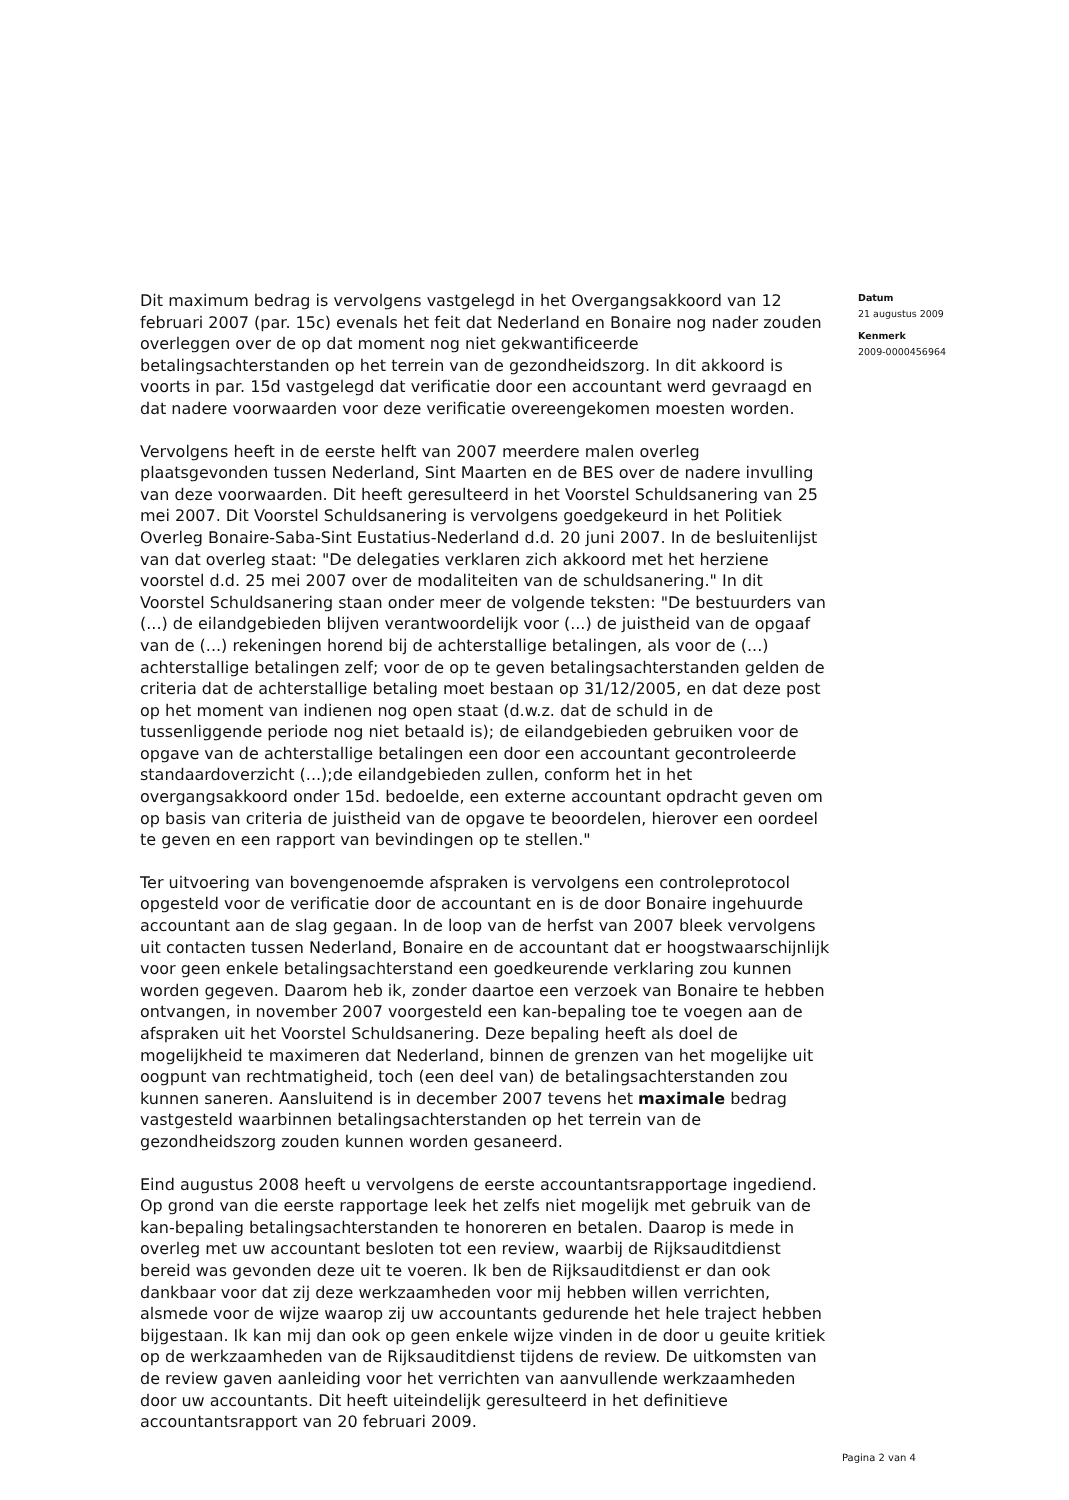Dit maximum bedrag is vervolgens vastgelegd in het Overgangsakkoord van 12 februari 2007 (par. 15c) evenals het feit dat Nederland en Bonaire nog nader zouden overleggen over de op dat moment nog niet gekwantificeerde betalingsachterstanden op het terrein van de gezondheidszorg. In dit akkoord is voorts in par. 15d vastgelegd dat verificatie door een accountant werd gevraagd en dat nadere voorwaarden voor deze verificatie overeengekomen moesten worden.
Vervolgens heeft in de eerste helft van 2007 meerdere malen overleg plaatsgevonden tussen Nederland, Sint Maarten en de BES over de nadere invulling van deze voorwaarden. Dit heeft geresulteerd in het Voorstel Schuldsanering van 25 mei 2007. Dit Voorstel Schuldsanering is vervolgens goedgekeurd in het Politiek Overleg Bonaire-Saba-Sint Eustatius-Nederland d.d. 20 juni 2007. In de besluitenlijst van dat overleg staat: "De delegaties verklaren zich akkoord met het herziene voorstel d.d. 25 mei 2007 over de modaliteiten van de schuldsanering." In dit Voorstel Schuldsanering staan onder meer de volgende teksten: "De bestuurders van (...) de eilandgebieden blijven verantwoordelijk voor (...) de juistheid van de opgaaf van de (...) rekeningen horend bij de achterstallige betalingen, als voor de (...) achterstallige betalingen zelf; voor de op te geven betalingsachterstanden gelden de criteria dat de achterstallige betaling moet bestaan op 31/12/2005, en dat deze post op het moment van indienen nog open staat (d.w.z. dat de schuld in de tussenliggende periode nog niet betaald is); de eilandgebieden gebruiken voor de opgave van de achterstallige betalingen een door een accountant gecontroleerde standaardoverzicht (...);de eilandgebieden zullen, conform het in het overgangsakkoord onder 15d. bedoelde, een externe accountant opdracht geven om op basis van criteria de juistheid van de opgave te beoordelen, hierover een oordeel te geven en een rapport van bevindingen op te stellen."
Ter uitvoering van bovengenoemde afspraken is vervolgens een controleprotocol opgesteld voor de verificatie door de accountant en is de door Bonaire ingehuurde accountant aan de slag gegaan. In de loop van de herfst van 2007 bleek vervolgens uit contacten tussen Nederland, Bonaire en de accountant dat er hoogstwaarschijnlijk voor geen enkele betalingsachterstand een goedkeurende verklaring zou kunnen worden gegeven. Daarom heb ik, zonder daartoe een verzoek van Bonaire te hebben ontvangen, in november 2007 voorgesteld een kan-bepaling toe te voegen aan de afspraken uit het Voorstel Schuldsanering. Deze bepaling heeft als doel de mogelijkheid te maximeren dat Nederland, binnen de grenzen van het mogelijke uit oogpunt van rechtmatigheid, toch (een deel van) de betalingsachterstanden zou kunnen saneren. Aansluitend is in december 2007 tevens het maximale bedrag vastgesteld waarbinnen betalingsachterstanden op het terrein van de gezondheidszorg zouden kunnen worden gesaneerd.
Eind augustus 2008 heeft u vervolgens de eerste accountantsrapportage ingediend. Op grond van die eerste rapportage leek het zelfs niet mogelijk met gebruik van de kan-bepaling betalingsachterstanden te honoreren en betalen. Daarop is mede in overleg met uw accountant besloten tot een review, waarbij de Rijksauditdienst bereid was gevonden deze uit te voeren. Ik ben de Rijksauditdienst er dan ook dankbaar voor dat zij deze werkzaamheden voor mij hebben willen verrichten, alsmede voor de wijze waarop zij uw accountants gedurende het hele traject hebben bijgestaan. Ik kan mij dan ook op geen enkele wijze vinden in de door u geuite kritiek op de werkzaamheden van de Rijksauditdienst tijdens de review. De uitkomsten van de review gaven aanleiding voor het verrichten van aanvullende werkzaamheden door uw accountants. Dit heeft uiteindelijk geresulteerd in het definitieve accountantsrapport van 20 februari 2009.
Datum
21 augustus 2009
Kenmerk
2009-0000456964
Pagina 2 van 4